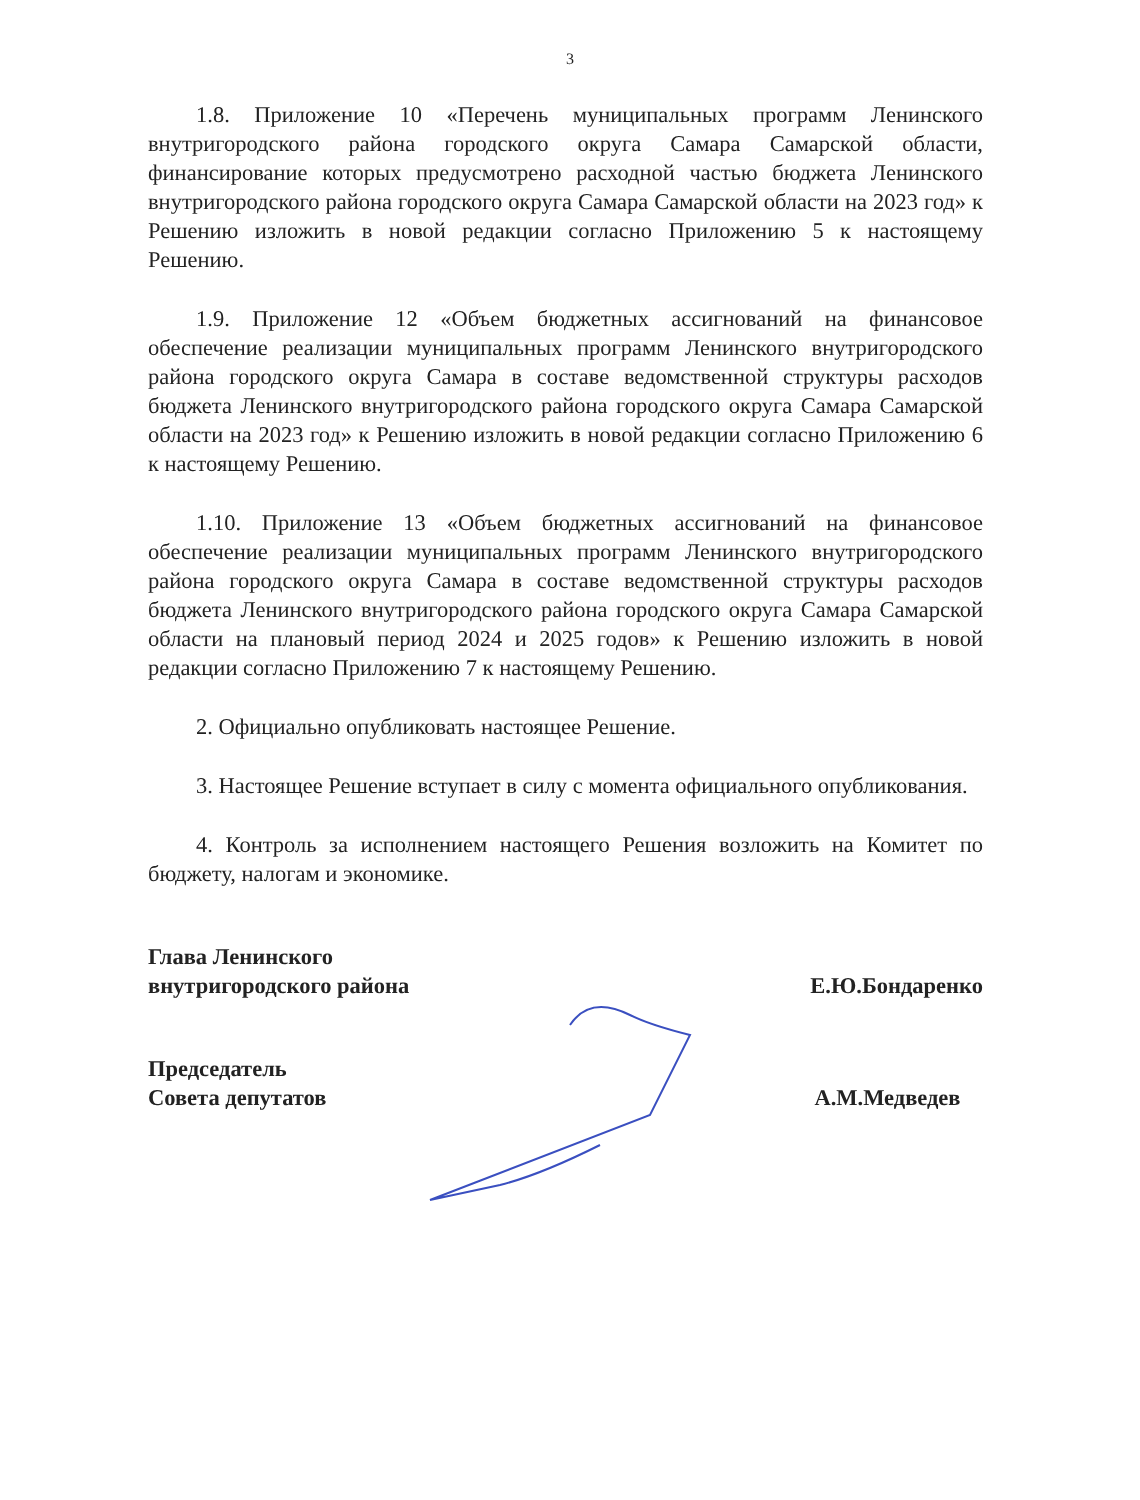3
1.8. Приложение 10 «Перечень муниципальных программ Ленинского внутригородского района городского округа Самара Самарской области, финансирование которых предусмотрено расходной частью бюджета Ленинского внутригородского района городского округа Самара Самарской области на 2023 год» к Решению изложить в новой редакции согласно Приложению 5 к настоящему Решению.
1.9. Приложение 12 «Объем бюджетных ассигнований на финансовое обеспечение реализации муниципальных программ Ленинского внутригородского района городского округа Самара в составе ведомственной структуры расходов бюджета Ленинского внутригородского района городского округа Самара Самарской области на 2023 год» к Решению изложить в новой редакции согласно Приложению 6 к настоящему Решению.
1.10. Приложение 13 «Объем бюджетных ассигнований на финансовое обеспечение реализации муниципальных программ Ленинского внутригородского района городского округа Самара в составе ведомственной структуры расходов бюджета Ленинского внутригородского района городского округа Самара Самарской области на плановый период 2024 и 2025 годов» к Решению изложить в новой редакции согласно Приложению 7 к настоящему Решению.
2. Официально опубликовать настоящее Решение.
3. Настоящее Решение вступает в силу с момента официального опубликования.
4. Контроль за исполнением настоящего Решения возложить на Комитет по бюджету, налогам и экономике.
Глава Ленинского
внутригородского района
Е.Ю.Бондаренко
Председатель
Совета депутатов
А.М.Медведев